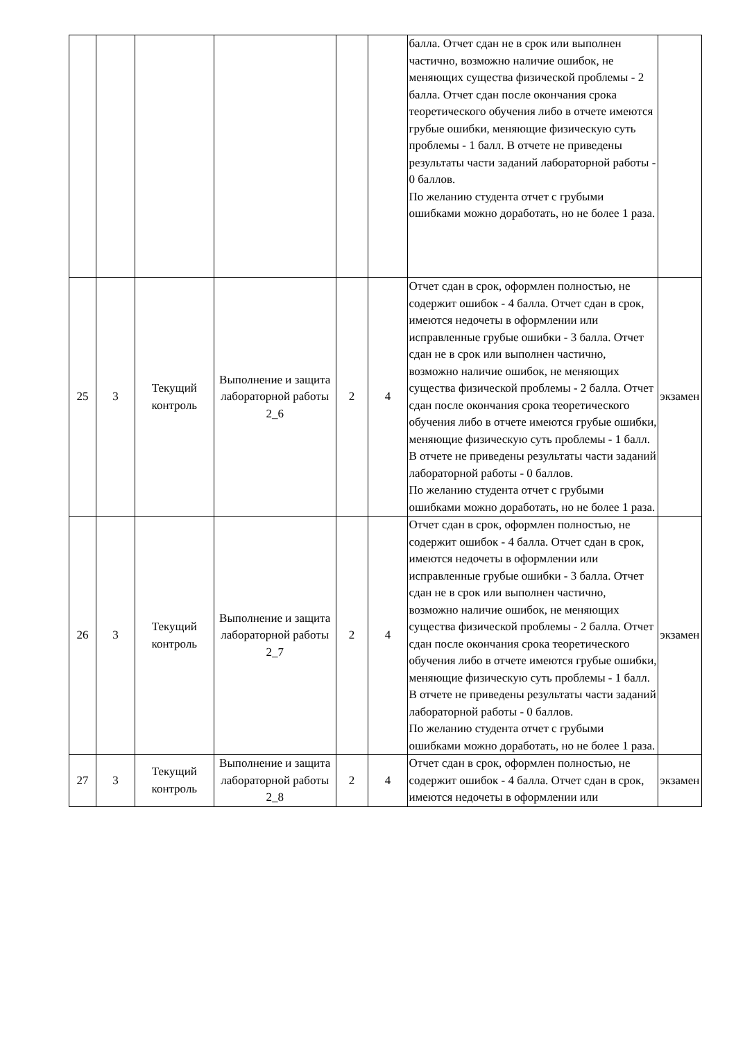| | | | | | | балла. Отчет сдан не в срок или выполнен частично, возможно наличие ошибок, не меняющих существа физической проблемы - 2 балла. Отчет сдан после окончания срока теоретического обучения либо в отчете имеются грубые ошибки, меняющие физическую суть проблемы - 1 балл. В отчете не приведены результаты части заданий лабораторной работы - 0 баллов. По желанию студента отчет с грубыми ошибками можно доработать, но не более 1 раза. | |
| 25 | 3 | Текущий контроль | Выполнение и защита лабораторной работы 2_6 | 2 | 4 | Отчет сдан в срок, оформлен полностью, не содержит ошибок - 4 балла. Отчет сдан в срок, имеются недочеты в оформлении или исправленные грубые ошибки - 3 балла. Отчет сдан не в срок или выполнен частично, возможно наличие ошибок, не меняющих существа физической проблемы - 2 балла. Отчет сдан после окончания срока теоретического обучения либо в отчете имеются грубые ошибки, меняющие физическую суть проблемы - 1 балл. В отчете не приведены результаты части заданий лабораторной работы - 0 баллов. По желанию студента отчет с грубыми ошибками можно доработать, но не более 1 раза. | экзамен |
| 26 | 3 | Текущий контроль | Выполнение и защита лабораторной работы 2_7 | 2 | 4 | Отчет сдан в срок, оформлен полностью, не содержит ошибок - 4 балла. Отчет сдан в срок, имеются недочеты в оформлении или исправленные грубые ошибки - 3 балла. Отчет сдан не в срок или выполнен частично, возможно наличие ошибок, не меняющих существа физической проблемы - 2 балла. Отчет сдан после окончания срока теоретического обучения либо в отчете имеются грубые ошибки, меняющие физическую суть проблемы - 1 балл. В отчете не приведены результаты части заданий лабораторной работы - 0 баллов. По желанию студента отчет с грубыми ошибками можно доработать, но не более 1 раза. | экзамен |
| 27 | 3 | Текущий контроль | Выполнение и защита лабораторной работы 2_8 | 2 | 4 | Отчет сдан в срок, оформлен полностью, не содержит ошибок - 4 балла. Отчет сдан в срок, имеются недочеты в оформлении или | экзамен |